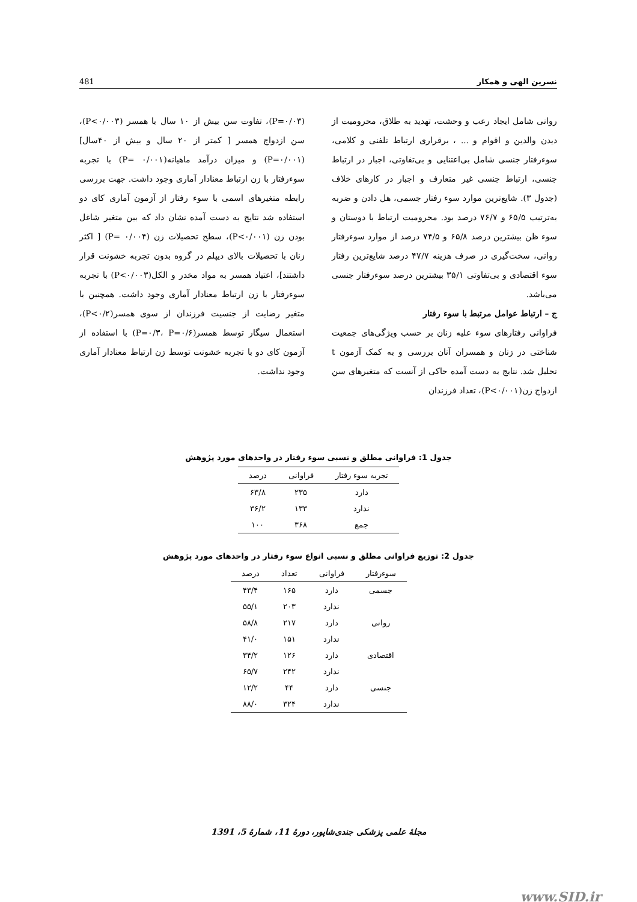نسرین الهی و همکار 481
روانی شامل ایجاد رعب و وحشت، تهدید به طلاق، محرومیت از دیدن والدین و اقوام و ... ، برقراری ارتباط تلفنی و کلامی، سوءرفتار جنسی شامل بی‌اعتنایی و بی‌تفاوتی، اجبار در ارتباط جنسی، ارتباط جنسی غیر متعارف و اجبار در کارهای خلاف (جدول ۳). شایع‌ترین موارد سوء رفتار جسمی، هل دادن و ضربه به‌ترتیب ۶۵/۵ و ۷۶/۷ درصد بود. محرومیت ارتباط با دوستان و سوء ظن بیشترین درصد ۶۵/۸ و ۷۴/۵ درصد از موارد سوءرفتار روانی، سخت‌گیری در صرف هزینه ۴۷/۷ درصد شایع‌ترین رفتار سوء اقتصادی و بی‌تفاوتی ۳۵/۱ بیشترین درصد سوءرفتار جنسی می‌باشد.
ج – ارتباط عوامل مرتبط با سوء رفتار
فراوانی رفتارهای سوء علیه زنان بر حسب ویژگی‌های جمعیت شناختی در زنان و همسران آنان بررسی و به کمک آزمون t تحلیل شد. نتایج به دست آمده حاکی از آنست که متغیرهای سن ازدواج زن(P<۰/۰۰۱)، تعداد فرزندان
(P=۰/۰۳)، تفاوت سن بیش از ۱۰ سال با همسر (P<۰/۰۰۳)، سن ازدواج همسر [ کمتر از ۲۰ سال و بیش از ۴۰سال] (P=۰/۰۰۱) و میزان درآمد ماهیانه(P= ۰/۰۰۱) با تجربه سوءرفتار با زن ارتباط معنادار آماری وجود داشت. جهت بررسی رابطه متغیرهای اسمی با سوء رفتار از آزمون آماری کای دو استفاده شد نتایج به دست آمده نشان داد که بین متغیر شاغل بودن زن (P<۰/۰۰۱)، سطح تحصیلات زن (P= ۰/۰۰۴) [ اکثر زنان با تحصیلات بالای دیپلم در گروه بدون تجربه خشونت قرار داشتند]، اعتیاد همسر به مواد مخدر و الکل(P<۰/۰۰۳) با تجربه سوءرفتار با زن ارتباط معنادار آماری وجود داشت. همچنین با متغیر رضایت از جنسیت فرزندان از سوی همسر(P<۰/۲)، استعمال سیگار توسط همسر(P=۰/۳، P=۰/۶) با استفاده از آزمون کای دو با تجربه خشونت توسط زن ارتباط معنادار آماری وجود نداشت.
جدول 1: فراوانی مطلق و نسبی سوء رفتار در واحدهای مورد پژوهش
| تجربه سوء رفتار | فراوانی | درصد |
| --- | --- | --- |
| دارد | ۲۳۵ | ۶۳/۸ |
| ندارد | ۱۳۳ | ۳۶/۲ |
| جمع | ۳۶۸ | ۱۰۰ |
جدول 2: توزیع فراوانی مطلق و نسبی انواع سوء رفتار در واحدهای مورد پژوهش
| سوءرفتار | فراوانی | تعداد | درصد |
| --- | --- | --- | --- |
| جسمی | دارد | ۱۶۵ | ۴۳/۴ |
| | ندارد | ۲۰۳ | ۵۵/۱ |
| روانی | دارد | ۲۱۷ | ۵۸/۸ |
| | ندارد | ۱۵۱ | ۴۱/۰ |
| اقتصادی | دارد | ۱۲۶ | ۳۴/۲ |
| | ندارد | ۲۴۲ | ۶۵/۷ |
| جنسی | دارد | ۴۴ | ۱۲/۲ |
| | ندارد | ۳۲۴ | ۸۸/۰ |
مجلهٔ علمی پزشکی جندی‌شاپور، دورهٔ 11، شمارهٔ 5، 1391
www.SID.ir